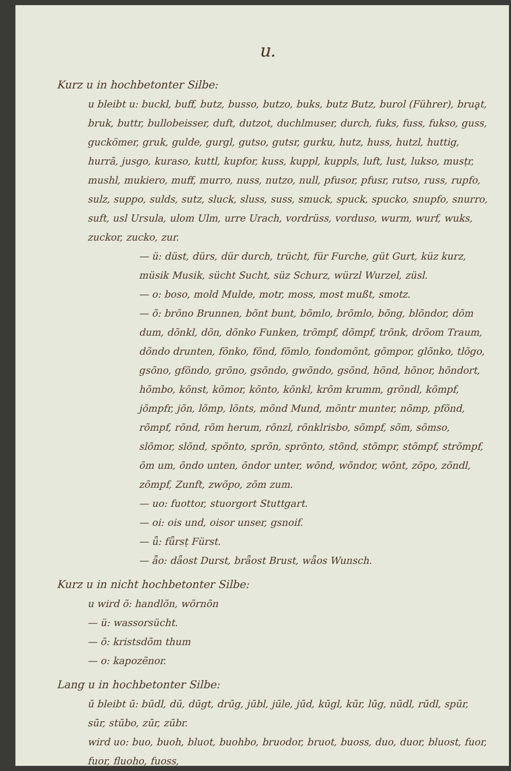u.
Kurz u in hochbetonter Silbe:
u bleibt u: buckl, buff, butz, busso, butzo, buks, butz Butz, burol (Führer), bruḁt, bruk, buttr, bullobeisser, duft, dutzot, duchlmuser, durch, fuks, fuss, fukso, guss, guckömer, gruk, gulde, gurgl, gutso, gutsr, gurku, hutz, huss, hutzl, huttig, hurrā, jusgo, kuraso, kuttl, kupfor, kuss, kuppl, kuppls, luft, lust, lukso, musṭr, mushl, mukiero, muff, murro, nuss, nutzo, null, pfusor, pfusr, rutso, russ, rupfo, sulz, suppo, sulds, sutz, sluck, sluss, suss, smuck, spuck, spucko, snupfo, snurro, suft, usl Ursula, ulom Ulm, urre Urach, vordrüss, vorduso, wurm, wurf, wuks, zuckor, zucko, zur.
— ü: düst, dürs, dür durch, trücht, für Furche, güt Gurt, küz kurz, müsik Musik, sücht Sucht, süz Schurz, würzl Wurzel, züsl.
— o: boso, mold Mulde, motr, moss, most mußt, smotz.
— õ: brõno Brunnen, bõnt bunt, bõmlo, brõmlo, bõng, blõndor, dõm dum, dõnkl, dõn, dõnko Funken, trõmpf, dõmpf, trõnk, drõom Traum, dõndo drunten, fõnko, fõnd, fõmlo, fondomõnt, gõmpor, glõnko, tlõgo, gsõno, gfõndo, grõno, gsõndo, gwõndo, gsõnd, hõnd, hõnor, hõndort, hõmbo, kõnst, kõmor, kõnto, kõnkl, krõm krumm, grõndl, kõmpf, jõmpfr, jõn, lõmp, lõnts, mõnd Mund, mõntr munter, nõmp, pfõnd, rõmpf, rõnd, rõm herum, rõnzl, rõnklrisbo, sõmpf, sõm, sõmso, slõmor, slõnd, spõnto, sprõn, sprõnto, stõnd, stõmpr, stõmpf, strõmpf, õm um, õndo unten, õndor unter, wõnd, wõndor, wõnt, zõpo, zõndl, zõmpf, Zunft, zwõpo, zõm zum.
— uo: fuottor, stuorgort Stuttgart.
— oi: ois und, oisor unser, gsnoif.
— ǖ: fǖrsṭ Fürst.
— ǟo: dǟost Durst, brǟost Brust, wǟos Wunsch.
Kurz u in nicht hochbetonter Silbe:
u wird õ: handlõn, wõrnõn
— ü: wassorsücht.
— õ: kristsdõm thum
— o: kapozẽnor.
Lang u in hochbetonter Silbe:
ū bleibt ū: būdl, dū, dūgt, drūg, jūbl, jūle, jūd, kūgl, kūr, lūg, nūdl, rūdl, spūr, sūr, stūbo, zūr, zūbr.
wird uo: buo, buoh, bluot, buohbo, bruodor, bruot, buoss, duo, duor, bluost, fuor, fuor, fluoho, fuoss,